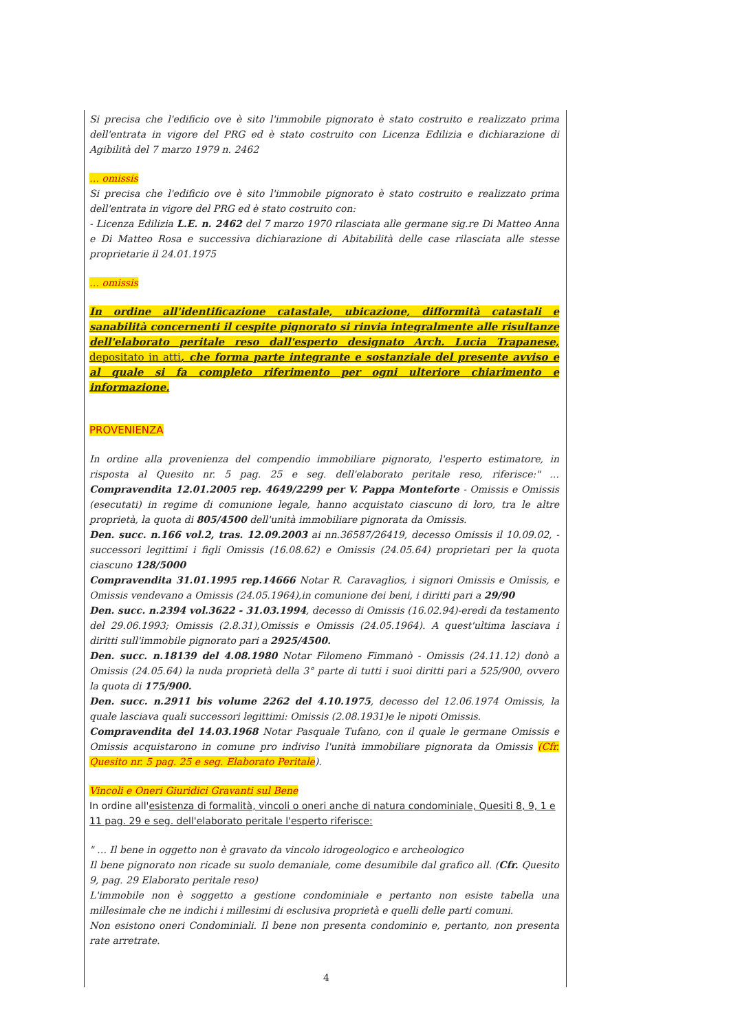Si precisa che l'edificio ove è sito l'immobile pignorato è stato costruito e realizzato prima dell'entrata in vigore del PRG ed è stato costruito con Licenza Edilizia e dichiarazione di Agibilità del 7 marzo 1979 n. 2462
… omissis
Si precisa che l'edificio ove è sito l'immobile pignorato è stato costruito e realizzato prima dell'entrata in vigore del PRG ed è stato costruito con:
- Licenza Edilizia L.E. n. 2462 del 7 marzo 1970 rilasciata alle germane sig.re Di Matteo Anna e Di Matteo Rosa e successiva dichiarazione di Abitabilità delle case rilasciata alle stesse proprietarie il 24.01.1975
… omissis
In ordine all'identificazione catastale, ubicazione, difformità catastali e sanabilità concernenti il cespite pignorato si rinvia integralmente alle risultanze dell'elaborato peritale reso dall'esperto designato Arch. Lucia Trapanese, depositato in atti, che forma parte integrante e sostanziale del presente avviso e al quale si fa completo riferimento per ogni ulteriore chiarimento e informazione.
PROVENIENZA
In ordine alla provenienza del compendio immobiliare pignorato, l'esperto estimatore, in risposta al Quesito nr. 5 pag. 25 e seg. dell'elaborato peritale reso, riferisce:" … Compravendita 12.01.2005 rep. 4649/2299 per V. Pappa Monteforte - Omissis e Omissis (esecutati) in regime di comunione legale, hanno acquistato ciascuno di loro, tra le altre proprietà, la quota di 805/4500 dell'unità immobiliare pignorata da Omissis.
Den. succ. n.166 vol.2, tras. 12.09.2003 ai nn.36587/26419, decesso Omissis il 10.09.02, -successori legittimi i figli Omissis (16.08.62) e Omissis (24.05.64) proprietari per la quota ciascuno 128/5000
Compravendita 31.01.1995 rep.14666 Notar R. Caravaglios, i signori Omissis e Omissis, e Omissis vendevano a Omissis (24.05.1964),in comunione dei beni, i diritti pari a 29/90
Den. succ. n.2394 vol.3622 - 31.03.1994, decesso di Omissis (16.02.94)-eredi da testamento del 29.06.1993; Omissis (2.8.31),Omissis e Omissis (24.05.1964). A quest'ultima lasciava i diritti sull'immobile pignorato pari a 2925/4500.
Den. succ. n.18139 del 4.08.1980 Notar Filomeno Fimmanò - Omissis (24.11.12) donò a Omissis (24.05.64) la nuda proprietà della 3° parte di tutti i suoi diritti pari a 525/900, ovvero la quota di 175/900.
Den. succ. n.2911 bis volume 2262 del 4.10.1975, decesso del 12.06.1974 Omissis, la quale lasciava quali successori legittimi: Omissis (2.08.1931)e le nipoti Omissis.
Compravendita del 14.03.1968 Notar Pasquale Tufano, con il quale le germane Omissis e Omissis acquistarono in comune pro indiviso l'unità immobiliare pignorata da Omissis (Cfr. Quesito nr. 5 pag. 25 e seg. Elaborato Peritale).
Vincoli e Oneri Giuridici Gravanti sul Bene
In ordine all'esistenza di formalità, vincoli o oneri anche di natura condominiale, Quesiti 8, 9, 1 e 11 pag. 29 e seg. dell'elaborato peritale l'esperto riferisce:
" … Il bene in oggetto non è gravato da vincolo idrogeologico e archeologico
Il bene pignorato non ricade su suolo demaniale, come desumibile dal grafico all. (Cfr. Quesito 9, pag. 29 Elaborato peritale reso)
L'immobile non è soggetto a gestione condominiale e pertanto non esiste tabella una millesimale che ne indichi i millesimi di esclusiva proprietà e quelli delle parti comuni.
Non esistono oneri Condominiali. Il bene non presenta condominio e, pertanto, non presenta rate arretrate.
4